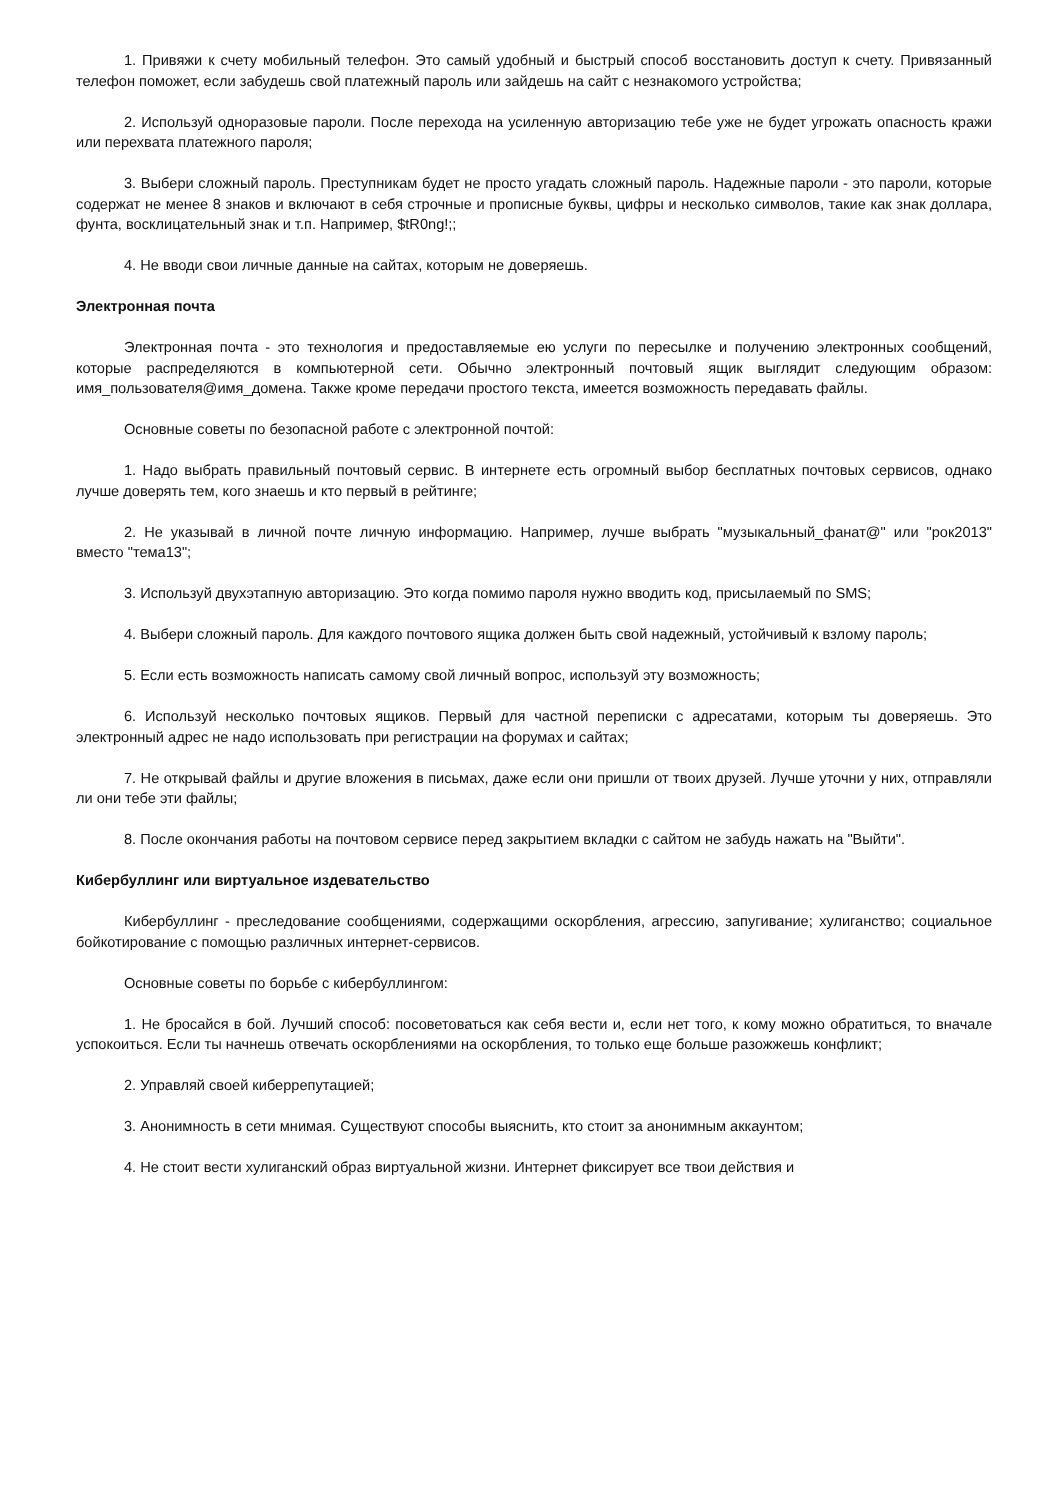1. Привяжи к счету мобильный телефон. Это самый удобный и быстрый способ восстановить доступ к счету. Привязанный телефон поможет, если забудешь свой платежный пароль или зайдешь на сайт с незнакомого устройства;
2. Используй одноразовые пароли. После перехода на усиленную авторизацию тебе уже не будет угрожать опасность кражи или перехвата платежного пароля;
3. Выбери сложный пароль. Преступникам будет не просто угадать сложный пароль. Надежные пароли - это пароли, которые содержат не менее 8 знаков и включают в себя строчные и прописные буквы, цифры и несколько символов, такие как знак доллара, фунта, восклицательный знак и т.п. Например, $tR0ng!;;
4. Не вводи свои личные данные на сайтах, которым не доверяешь.
Электронная почта
Электронная почта - это технология и предоставляемые ею услуги по пересылке и получению электронных сообщений, которые распределяются в компьютерной сети. Обычно электронный почтовый ящик выглядит следующим образом: имя_пользователя@имя_домена. Также кроме передачи простого текста, имеется возможность передавать файлы.
Основные советы по безопасной работе с электронной почтой:
1. Надо выбрать правильный почтовый сервис. В интернете есть огромный выбор бесплатных почтовых сервисов, однако лучше доверять тем, кого знаешь и кто первый в рейтинге;
2. Не указывай в личной почте личную информацию. Например, лучше выбрать "музыкальный_фанат@" или "рок2013" вместо "тема13";
3. Используй двухэтапную авторизацию. Это когда помимо пароля нужно вводить код, присылаемый по SMS;
4. Выбери сложный пароль. Для каждого почтового ящика должен быть свой надежный, устойчивый к взлому пароль;
5. Если есть возможность написать самому свой личный вопрос, используй эту возможность;
6. Используй несколько почтовых ящиков. Первый для частной переписки с адресатами, которым ты доверяешь. Это электронный адрес не надо использовать при регистрации на форумах и сайтах;
7. Не открывай файлы и другие вложения в письмах, даже если они пришли от твоих друзей. Лучше уточни у них, отправляли ли они тебе эти файлы;
8. После окончания работы на почтовом сервисе перед закрытием вкладки с сайтом не забудь нажать на "Выйти".
Кибербуллинг или виртуальное издевательство
Кибербуллинг - преследование сообщениями, содержащими оскорбления, агрессию, запугивание; хулиганство; социальное бойкотирование с помощью различных интернет-сервисов.
Основные советы по борьбе с кибербуллингом:
1. Не бросайся в бой. Лучший способ: посоветоваться как себя вести и, если нет того, к кому можно обратиться, то вначале успокоиться. Если ты начнешь отвечать оскорблениями на оскорбления, то только еще больше разожжешь конфликт;
2. Управляй своей киберрепутацией;
3. Анонимность в сети мнимая. Существуют способы выяснить, кто стоит за анонимным аккаунтом;
4. Не стоит вести хулиганский образ виртуальной жизни. Интернет фиксирует все твои действия и